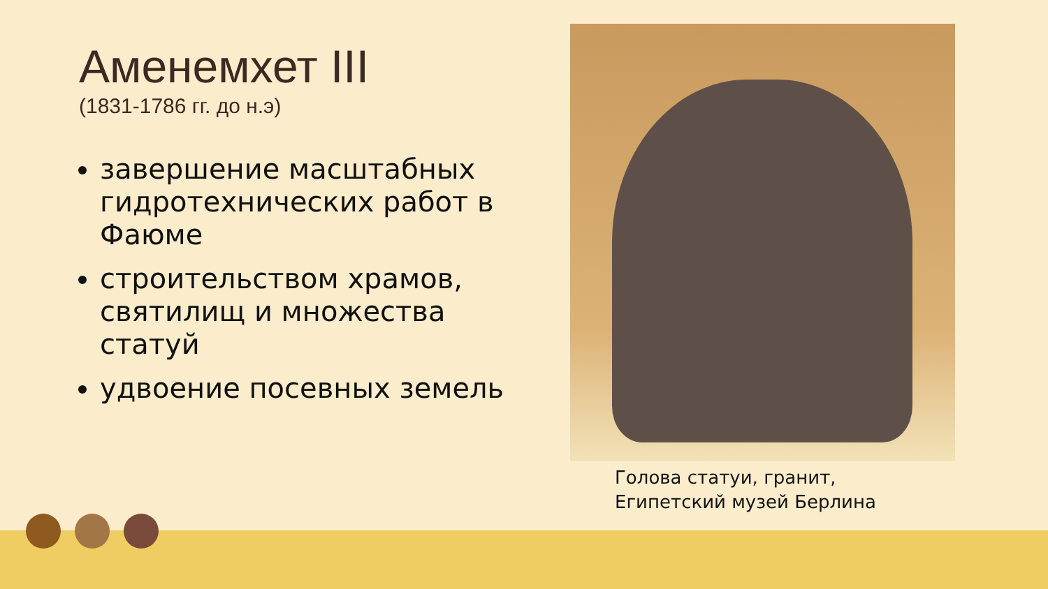Аменемхет III
(1831-1786 гг. до н.э)
завершение масштабных гидротехнических работ в Фаюме
строительством храмов, святилищ и множества статуй
удвоение посевных земель
Голова статуи, гранит,
Египетский музей Берлина